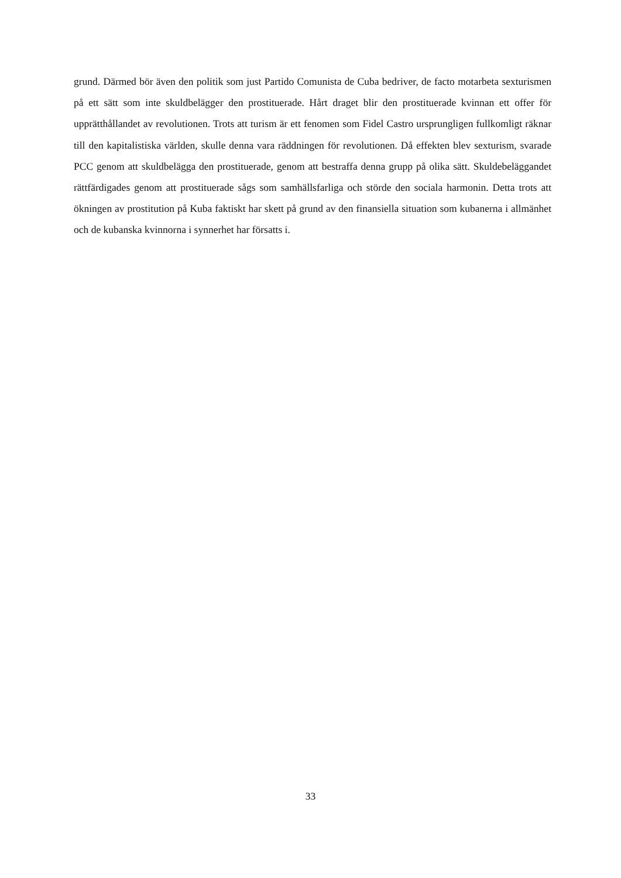grund. Därmed bör även den politik som just Partido Comunista de Cuba bedriver, de facto motarbeta sexturismen på ett sätt som inte skuldbelägger den prostituerade. Hårt draget blir den prostituerade kvinnan ett offer för upprätthållandet av revolutionen. Trots att turism är ett fenomen som Fidel Castro ursprungligen fullkomligt räknar till den kapitalistiska världen, skulle denna vara räddningen för revolutionen. Då effekten blev sexturism, svarade PCC genom att skuldbelägga den prostituerade, genom att bestraffa denna grupp på olika sätt. Skuldebeläggandet rättfärdigades genom att prostituerade sågs som samhällsfarliga och störde den sociala harmonin. Detta trots att ökningen av prostitution på Kuba faktiskt har skett på grund av den finansiella situation som kubanerna i allmänhet och de kubanska kvinnorna i synnerhet har försatts i.
33